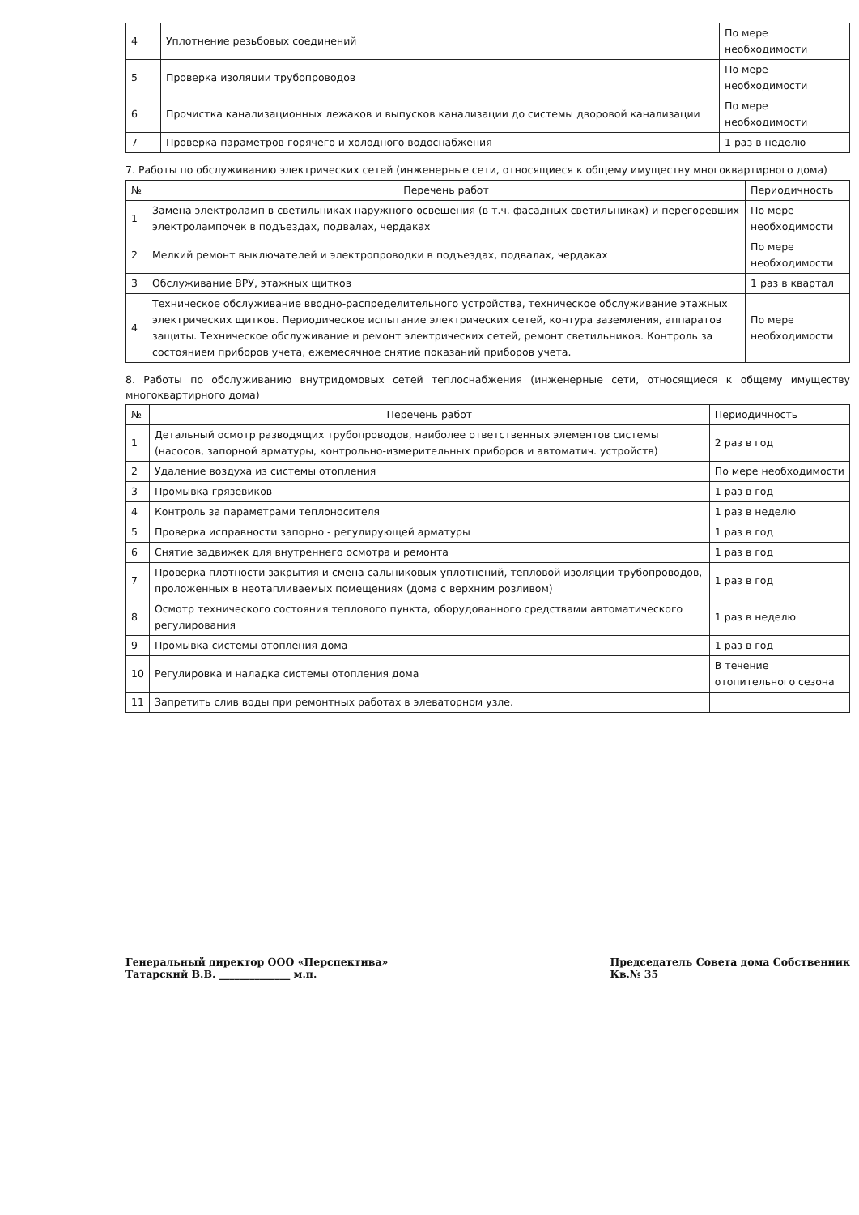| 4 | Уплотнение резьбовых соединений | По мере необходимости |
| 5 | Проверка изоляции трубопроводов | По мере необходимости |
| 6 | Прочистка канализационных лежаков и выпусков канализации до системы дворовой канализации | По мере необходимости |
| 7 | Проверка параметров горячего и холодного водоснабжения | 1 раз в неделю |
7. Работы по обслуживанию электрических сетей (инженерные сети, относящиеся к общему имуществу многоквартирного дома)
| № | Перечень работ | Периодичность |
| --- | --- | --- |
| 1 | Замена электроламп в светильниках наружного освещения (в т.ч. фасадных светильниках) и перегоревших электролампочек в подъездах, подвалах, чердаках | По мере необходимости |
| 2 | Мелкий ремонт выключателей и электропроводки в подъездах, подвалах, чердаках | По мере необходимости |
| 3 | Обслуживание ВРУ, этажных щитков | 1 раз в квартал |
| 4 | Техническое обслуживание вводно-распределительного устройства, техническое обслуживание этажных электрических щитков. Периодическое испытание электрических сетей, контура заземления, аппаратов защиты. Техническое обслуживание и ремонт электрических сетей, ремонт светильников. Контроль за состоянием приборов учета, ежемесячное снятие показаний приборов учета. | По мере необходимости |
8. Работы по обслуживанию внутридомовых сетей теплоснабжения (инженерные сети, относящиеся к общему имуществу многоквартирного дома)
| № | Перечень работ | Периодичность |
| --- | --- | --- |
| 1 | Детальный осмотр разводящих трубопроводов, наиболее ответственных элементов системы (насосов, запорной арматуры, контрольно-измерительных приборов и автоматич. устройств) | 2 раз в год |
| 2 | Удаление воздуха из системы отопления | По мере необходимости |
| 3 | Промывка грязевиков | 1 раз в год |
| 4 | Контроль за параметрами теплоносителя | 1 раз в неделю |
| 5 | Проверка исправности запорно - регулирующей арматуры | 1 раз в год |
| 6 | Снятие задвижек для внутреннего осмотра и ремонта | 1 раз в год |
| 7 | Проверка плотности закрытия и смена сальниковых уплотнений, тепловой изоляции трубопроводов, проложенных в неотапливаемых помещениях (дома с верхним розливом) | 1 раз в год |
| 8 | Осмотр технического состояния теплового пункта, оборудованного средствами автоматического регулирования | 1 раз в неделю |
| 9 | Промывка системы отопления дома | 1 раз в год |
| 10 | Регулировка и наладка системы отопления дома | В течение отопительного сезона |
| 11 | Запретить слив воды при ремонтных работах в элеваторном узле. | |
Генеральный директор ООО «Перспектива»
Татарский В.В. ______________ м.п.
Председатель Совета дома Собственник
Кв.№ 35